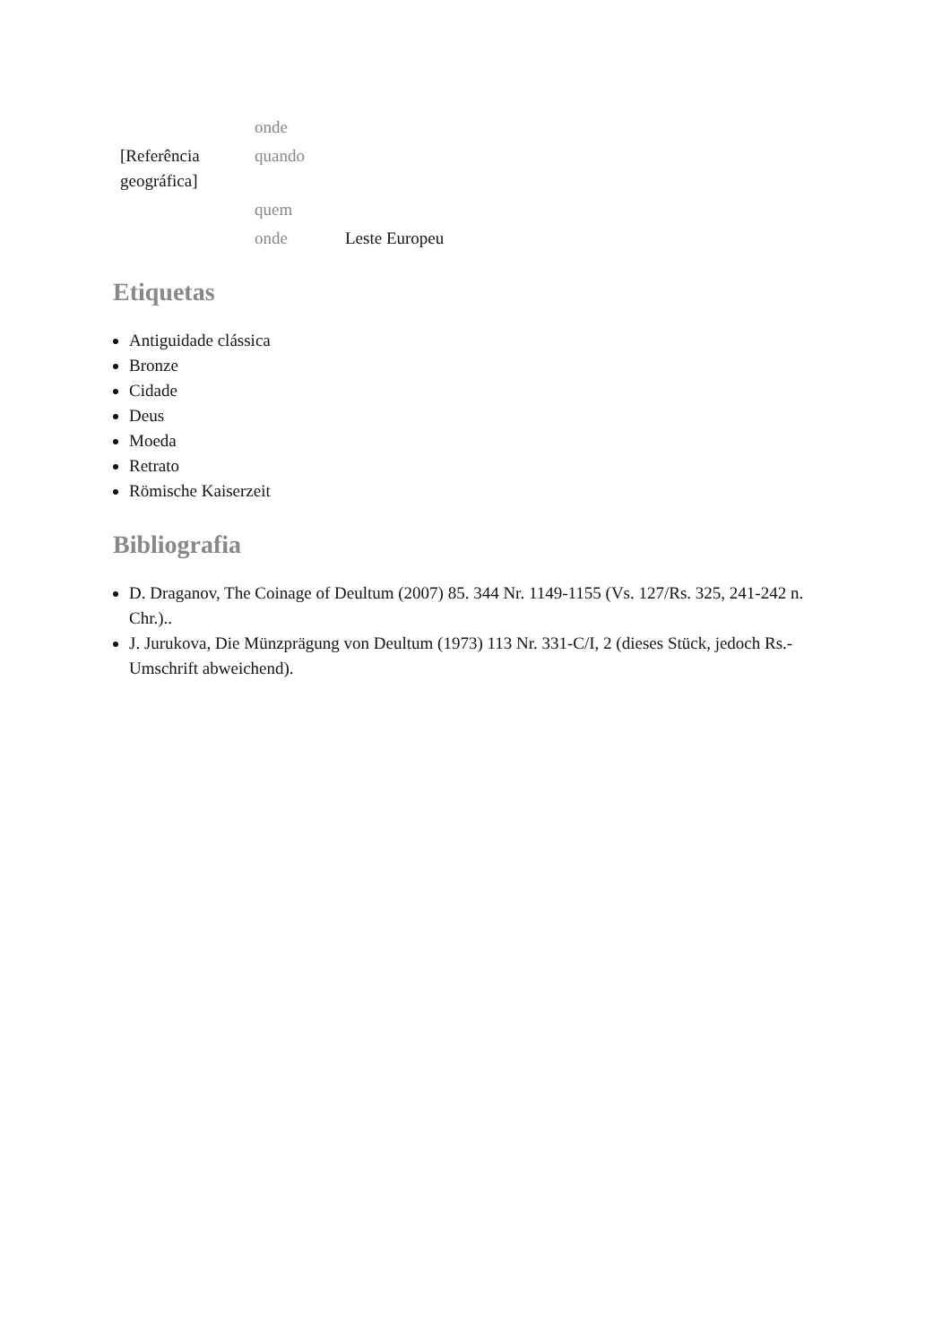| | onde | |
| [Referência geográfica] | quando | |
| | quem | |
| | onde | Leste Europeu |
Etiquetas
Antiguidade clássica
Bronze
Cidade
Deus
Moeda
Retrato
Römische Kaiserzeit
Bibliografia
D. Draganov, The Coinage of Deultum (2007) 85. 344 Nr. 1149-1155 (Vs. 127/Rs. 325, 241-242 n. Chr.)..
J. Jurukova, Die Münzprägung von Deultum (1973) 113 Nr. 331-C/I, 2 (dieses Stück, jedoch Rs.-Umschrift abweichend).